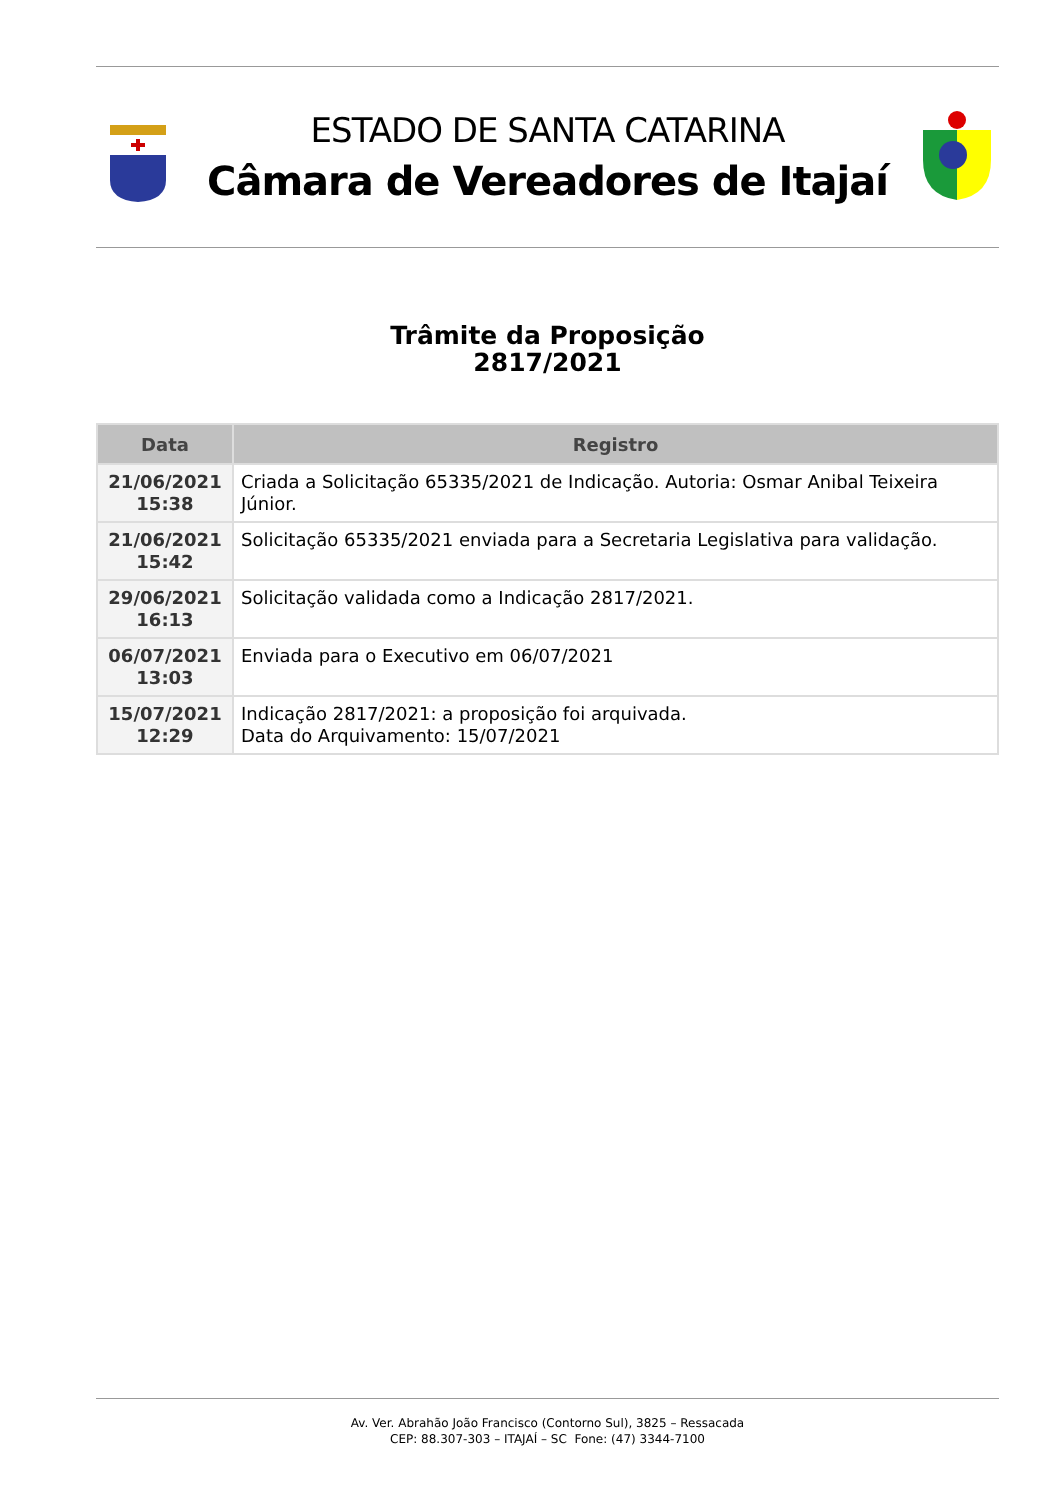ESTADO DE SANTA CATARINA
Câmara de Vereadores de Itajaí
Trâmite da Proposição
2817/2021
| Data | Registro |
| --- | --- |
| 21/06/2021 15:38 | Criada a Solicitação 65335/2021 de Indicação. Autoria: Osmar Anibal Teixeira Júnior. |
| 21/06/2021 15:42 | Solicitação 65335/2021 enviada para a Secretaria Legislativa para validação. |
| 29/06/2021 16:13 | Solicitação validada como a Indicação 2817/2021. |
| 06/07/2021 13:03 | Enviada para o Executivo em 06/07/2021 |
| 15/07/2021 12:29 | Indicação 2817/2021: a proposição foi arquivada. Data do Arquivamento: 15/07/2021 |
Av. Ver. Abrahão João Francisco (Contorno Sul), 3825 – Ressacada
CEP: 88.307-303 – ITAJAÍ – SC Fone: (47) 3344-7100